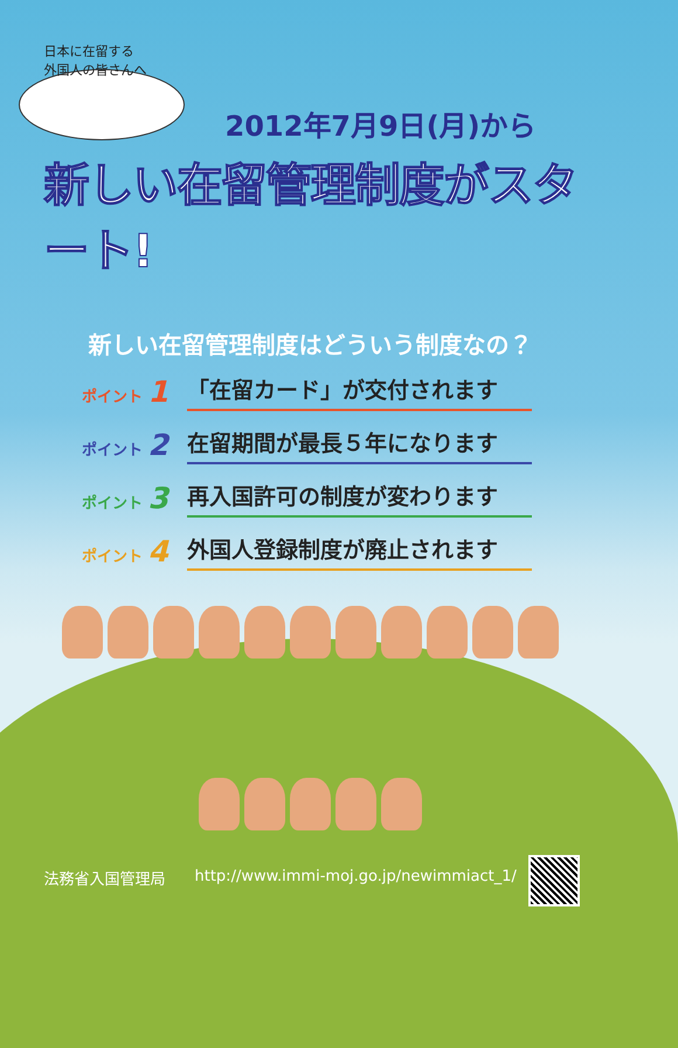日本に在留する
外国人の皆さんへ
2012年7月9日(月)から
新しい在留管理制度がスタート!
新しい在留管理制度はどういう制度なの？
ポイント 1
「在留カード」が交付されます
ポイント 2
在留期間が最長５年になります
ポイント 3
再入国許可の制度が変わります
ポイント 4
外国人登録制度が廃止されます
法務省入国管理局 http://www.immi-moj.go.jp/newimmiact_1/